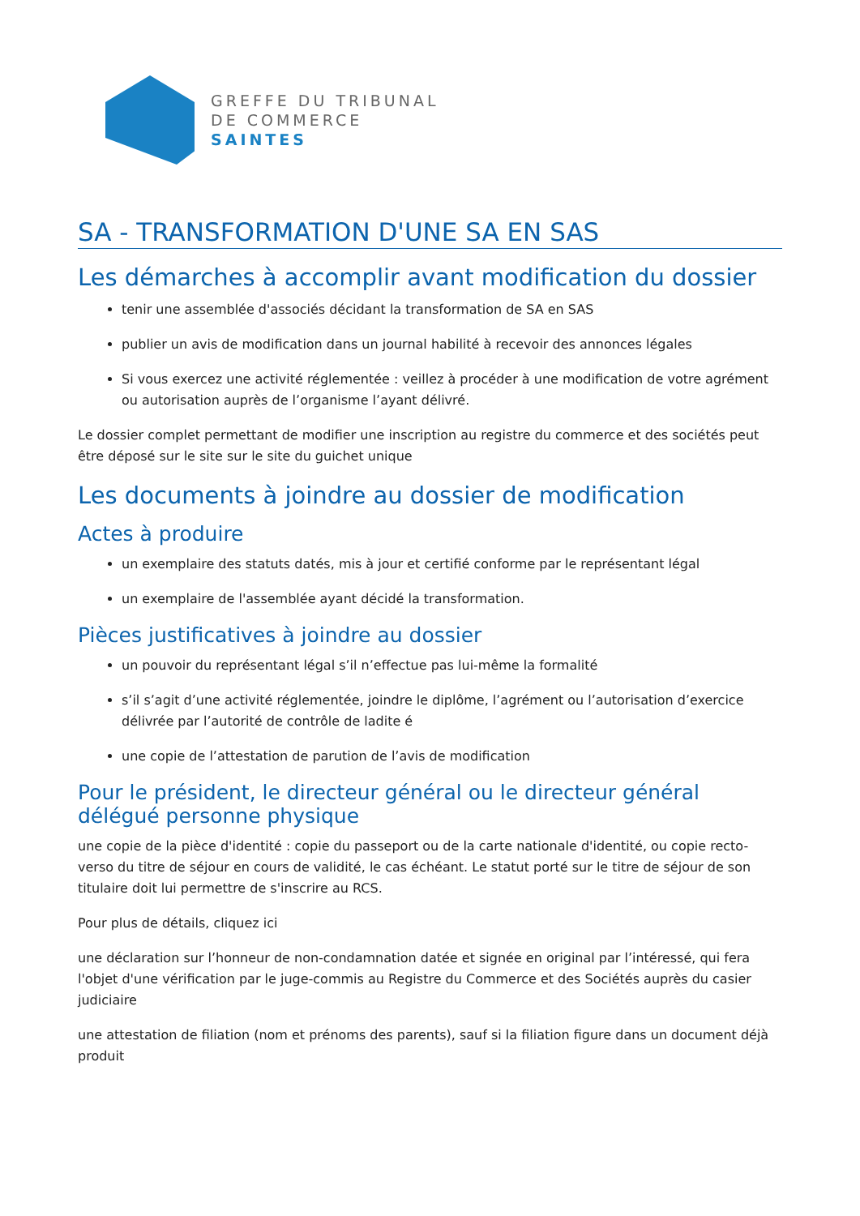GREFFE DU TRIBUNAL
DE COMMERCE
SAINTES
SA - TRANSFORMATION D'UNE SA EN SAS
Les démarches à accomplir avant modification du dossier
tenir une assemblée d'associés décidant la transformation de SA en SAS
publier un avis de modification dans un journal habilité à recevoir des annonces légales
Si vous exercez une activité réglementée : veillez à procéder à une modification de votre agrément ou autorisation auprès de l’organisme l’ayant délivré.
Le dossier complet permettant de modifier une inscription au registre du commerce et des sociétés peut être déposé sur le site sur le site du guichet unique
Les documents à joindre au dossier de modification
Actes à produire
un exemplaire des statuts datés, mis à jour et certifié conforme par le représentant légal
un exemplaire de l'assemblée ayant décidé la transformation.
Pièces justificatives à joindre au dossier
un pouvoir du représentant légal s’il n’effectue pas lui-même la formalité
s’il s’agit d’une activité réglementée, joindre le diplôme, l’agrément ou l’autorisation d’exercice délivrée par l’autorité de contrôle de ladite é
une copie de l’attestation de parution de l’avis de modification
Pour le président, le directeur général ou le directeur général délégué personne physique
une copie de la pièce d'identité : copie du passeport ou de la carte nationale d'identité, ou copie recto-verso du titre de séjour en cours de validité, le cas échéant. Le statut porté sur le titre de séjour de son titulaire doit lui permettre de s'inscrire au RCS.
Pour plus de détails, cliquez ici
une déclaration sur l’honneur de non-condamnation datée et signée en original par l’intéressé, qui fera l'objet d'une vérification par le juge-commis au Registre du Commerce et des Sociétés auprès du casier judiciaire
une attestation de filiation (nom et prénoms des parents), sauf si la filiation figure dans un document déjà produit